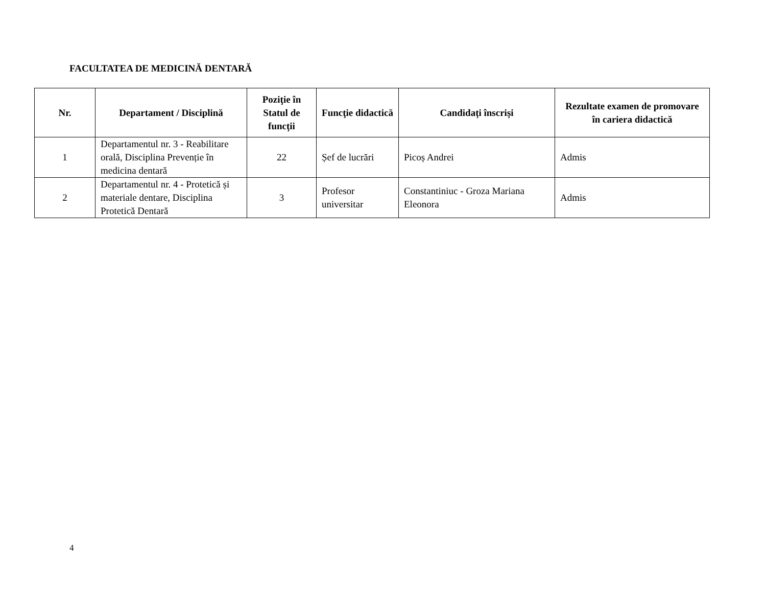FACULTATEA DE MEDICINĂ DENTARĂ
| Nr. | Departament / Disciplină | Poziţie în Statul de funcții | Funcţie didactică | Candidați înscriși | Rezultate examen de promovare în cariera didactică |
| --- | --- | --- | --- | --- | --- |
| 1 | Departamentul nr. 3 - Reabilitare orală, Disciplina Prevenție în medicina dentară | 22 | Șef de lucrări | Picoș Andrei | Admis |
| 2 | Departamentul nr. 4 - Protetică și materiale dentare, Disciplina Protetică Dentară | 3 | Profesor universitar | Constantiniuc - Groza Mariana Eleonora | Admis |
4